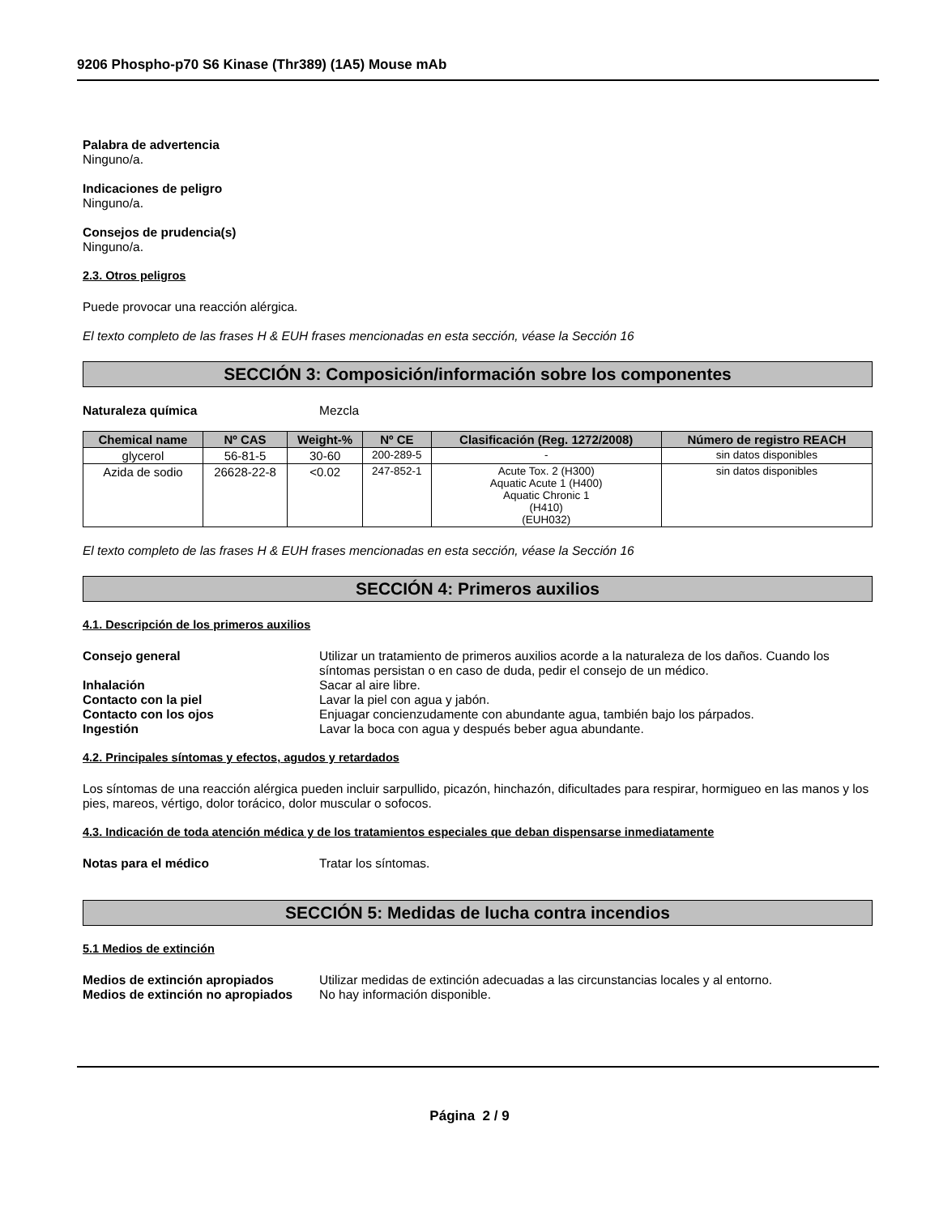9206 Phospho-p70 S6 Kinase (Thr389) (1A5) Mouse mAb
Palabra de advertencia
Ninguno/a.
Indicaciones de peligro
Ninguno/a.
Consejos de prudencia(s)
Ninguno/a.
2.3. Otros peligros
Puede provocar una reacción alérgica.
El texto completo de las frases H & EUH frases mencionadas en esta sección, véase la Sección 16
SECCIÓN 3: Composición/información sobre los componentes
Naturaleza química Mezcla
| Chemical name | Nº CAS | Weight-% | Nº CE | Clasificación (Reg. 1272/2008) | Número de registro REACH |
| --- | --- | --- | --- | --- | --- |
| glycerol | 56-81-5 | 30-60 | 200-289-5 | - | sin datos disponibles |
| Azida de sodio | 26628-22-8 | <0.02 | 247-852-1 | Acute Tox. 2 (H300) Aquatic Acute 1 (H400) Aquatic Chronic 1 (H410) (EUH032) | sin datos disponibles |
El texto completo de las frases H & EUH frases mencionadas en esta sección, véase la Sección 16
SECCIÓN 4: Primeros auxilios
4.1. Descripción de los primeros auxilios
Consejo general Utilizar un tratamiento de primeros auxilios acorde a la naturaleza de los daños. Cuando los síntomas persistan o en caso de duda, pedir el consejo de un médico.
Inhalación Sacar al aire libre.
Contacto con la piel Lavar la piel con agua y jabón.
Contacto con los ojos Enjuagar concienzudamente con abundante agua, también bajo los párpados.
Ingestión Lavar la boca con agua y después beber agua abundante.
4.2. Principales síntomas y efectos, agudos y retardados
Los síntomas de una reacción alérgica pueden incluir sarpullido, picazón, hinchazón, dificultades para respirar, hormigueo en las manos y los pies, mareos, vértigo, dolor torácico, dolor muscular o sofocos.
4.3. Indicación de toda atención médica y de los tratamientos especiales que deban dispensarse inmediatamente
Notas para el médico Tratar los síntomas.
SECCIÓN 5: Medidas de lucha contra incendios
5.1 Medios de extinción
Medios de extinción apropiados Utilizar medidas de extinción adecuadas a las circunstancias locales y al entorno.
Medios de extinción no apropiados No hay información disponible.
Página 2 / 9